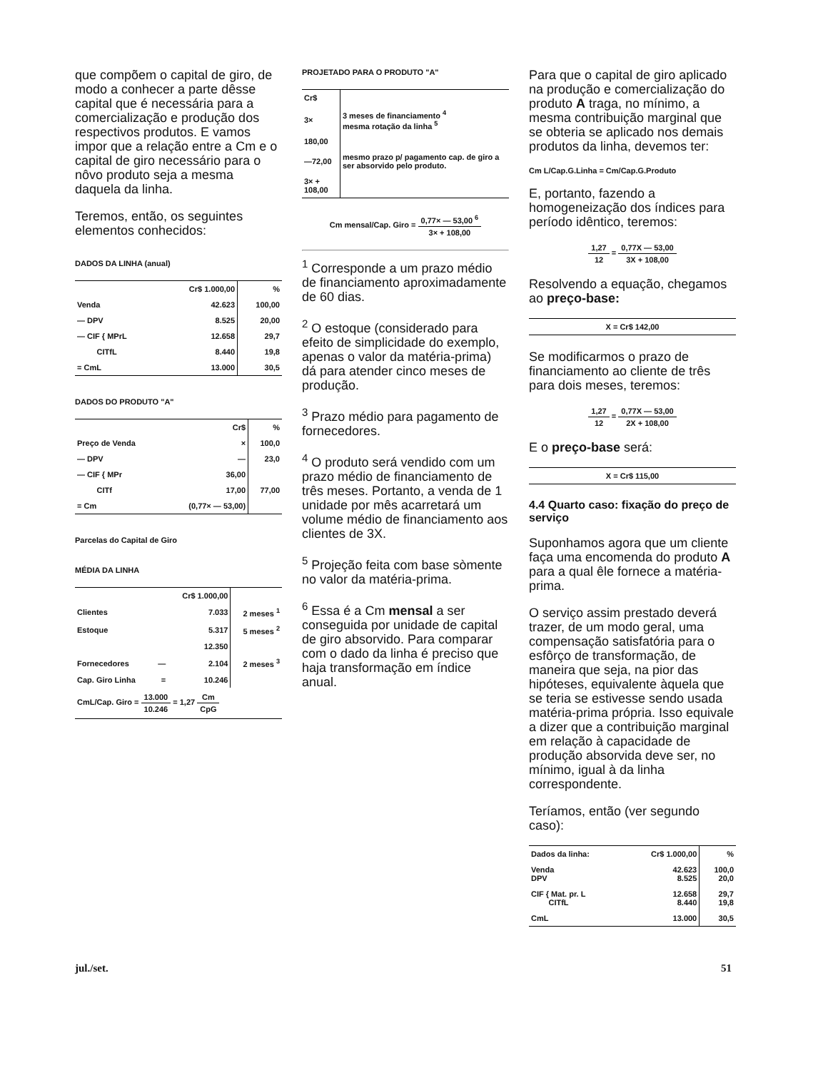que compõem o capital de giro, de modo a conhecer a parte dêsse capital que é necessária para a comercialização e produção dos respectivos produtos. E vamos impor que a relação entre a Cm e o capital de giro necessário para o nôvo produto seja a mesma daquela da linha.
Teremos, então, os seguintes elementos conhecidos:
DADOS DA LINHA (anual)
| | Cr$ 1.000,00 | % |
| --- | --- | --- |
| Venda | 42.623 | 100,00 |
| — DPV | 8.525 | 20,00 |
| — CIF { MPrL | 12.658 | 29,7 |
| CITfL | 8.440 | 19,8 |
| = CmL | 13.000 | 30,5 |
DADOS DO PRODUTO "A"
| | Cr$ | % |
| --- | --- | --- |
| Preço de Venda | × | 100,0 |
| — DPV | — | 23,0 |
| — CIF { MPr | 36,00 | |
| CITf | 17,00 | 77,00 |
| = Cm | (0,77× — 53,00) | |
Parcelas do Capital de Giro
MÉDIA DA LINHA
| | | Cr$ 1.000,00 | |
| --- | --- | --- | --- |
| Clientes | | 7.033 | 2 meses <sup>1</sup> |
| Estoque | | 5.317 | 5 meses <sup>2</sup> |
| | | 12.350 | |
| Fornecedores | — | 2.104 | 2 meses <sup>3</sup> |
| Cap. Giro Linha | = | 10.246 | |
| CmL/Cap. Giro = 13.000 10.246 = 1,27 Cm CpG | | | |
PROJETADO PARA O PRODUTO "A"
| Cr$ | |
| --- | --- |
| 3× | 3 meses de financiamento <sup>4</sup> mesma rotação da linha <sup>5</sup> |
| 180,00 | |
| —72,00 | mesmo prazo p/ pagamento cap. de giro a ser absorvido pelo produto. |
| 3× + 108,00 | |
Cm mensal/Cap. Giro = 0,77× — 53,00 <sup>6</sup> 3× + 108,00
<sup>1</sup> Corresponde a um prazo médio de financiamento aproximadamente de 60 dias.
<sup>2</sup> O estoque (considerado para efeito de simplicidade do exemplo, apenas o valor da matéria-prima) dá para atender cinco meses de produção.
<sup>3</sup> Prazo médio para pagamento de fornecedores.
<sup>4</sup> O produto será vendido com um prazo médio de financiamento de três meses. Portanto, a venda de 1 unidade por mês acarretará um volume médio de financiamento aos clientes de 3X.
<sup>5</sup> Projeção feita com base sòmente no valor da matéria-prima.
<sup>6</sup> Essa é a Cm mensal a ser conseguida por unidade de capital de giro absorvido. Para comparar com o dado da linha é preciso que haja transformação em índice anual.
Para que o capital de giro aplicado na produção e comercialização do produto A traga, no mínimo, a mesma contribuição marginal que se obteria se aplicado nos demais produtos da linha, devemos ter:
Cm L/Cap.G.Linha = Cm/Cap.G.Produto
E, portanto, fazendo a homogeneização dos índices para período idêntico, teremos:
1,27 12 = 0,77X — 53,00 3X + 108,00
Resolvendo a equação, chegamos ao preço-base:
| X = Cr$ 142,00 |
Se modificarmos o prazo de financiamento ao cliente de três para dois meses, teremos:
1,27 12 = 0,77X — 53,00 2X + 108,00
E o preço-base será:
| X = Cr$ 115,00 |
4.4 Quarto caso: fixação do preço de serviço
Suponhamos agora que um cliente faça uma encomenda do produto A para a qual êle fornece a matéria-prima.
O serviço assim prestado deverá trazer, de um modo geral, uma compensação satisfatória para o esfôrço de transformação, de maneira que seja, na pior das hipóteses, equivalente àquela que se teria se estivesse sendo usada matéria-prima própria. Isso equivale a dizer que a contribuição marginal em relação à capacidade de produção absorvida deve ser, no mínimo, igual à da linha correspondente.
Teríamos, então (ver segundo caso):
| Dados da linha: | Cr$ 1.000,00 | % |
| --- | --- | --- |
| Venda DPV | 42.623 8.525 | 100,0 20,0 |
| CIF { Mat. pr. L CITfL | 12.658 8.440 | 29,7 19,8 |
| CmL | 13.000 | 30,5 |
jul./set. 51